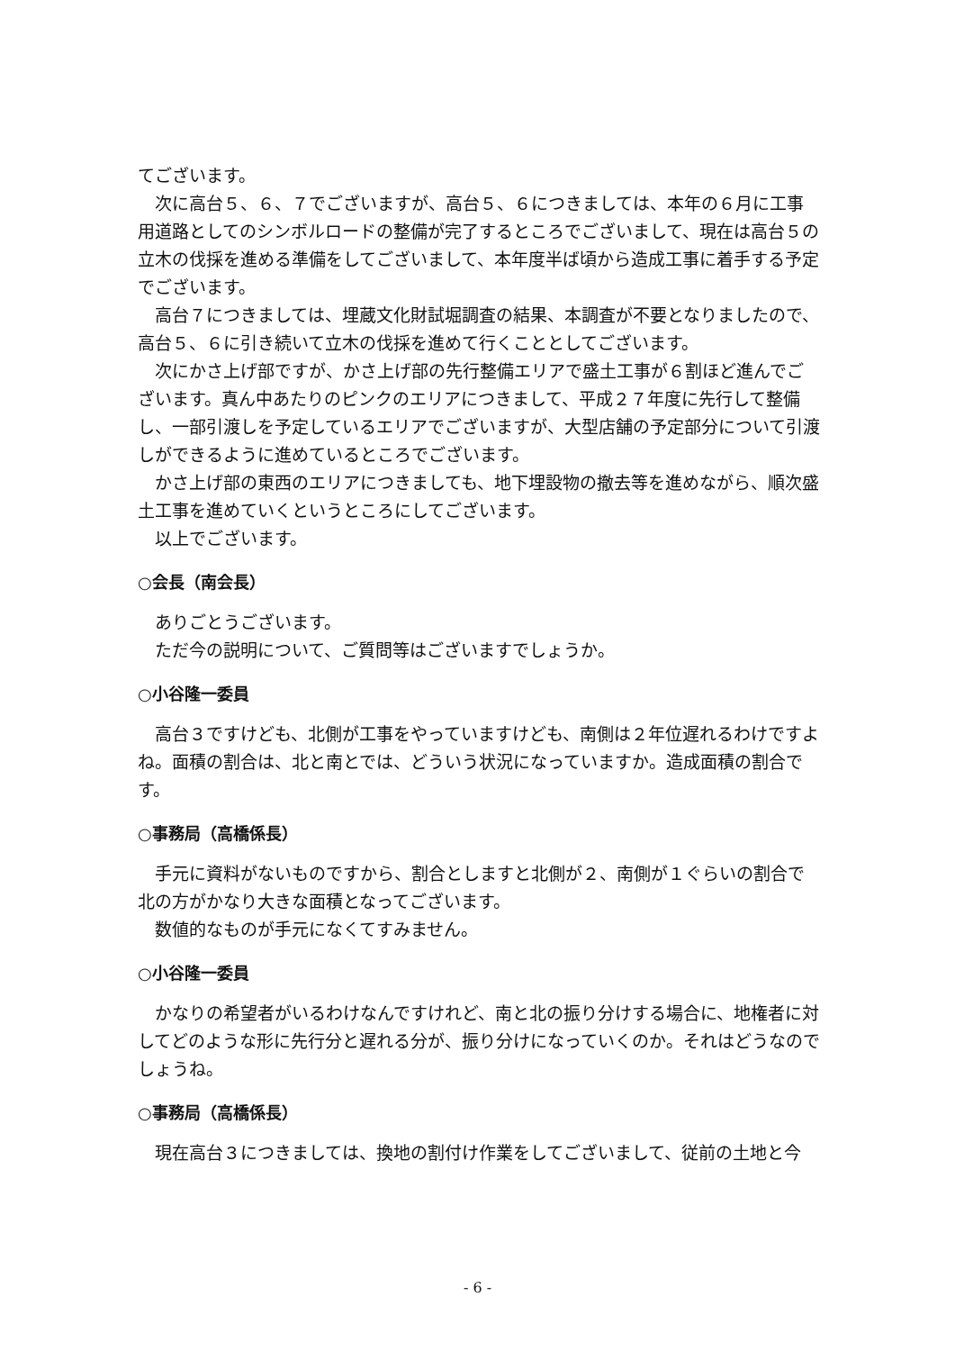てございます。
次に高台５、６、７でございますが、高台５、６につきましては、本年の６月に工事用道路としてのシンボルロードの整備が完了するところでございまして、現在は高台５の立木の伐採を進める準備をしてございまして、本年度半ば頃から造成工事に着手する予定でございます。
高台７につきましては、埋蔵文化財試堀調査の結果、本調査が不要となりましたので、高台５、６に引き続いて立木の伐採を進めて行くこととしてございます。
次にかさ上げ部ですが、かさ上げ部の先行整備エリアで盛土工事が６割ほど進んでございます。真ん中あたりのピンクのエリアにつきまして、平成２７年度に先行して整備し、一部引渡しを予定しているエリアでございますが、大型店舗の予定部分について引渡しができるように進めているところでございます。
かさ上げ部の東西のエリアにつきましても、地下埋設物の撤去等を進めながら、順次盛土工事を進めていくというところにしてございます。
以上でございます。
○会長（南会長）
ありごとうございます。
ただ今の説明について、ご質問等はございますでしょうか。
○小谷隆一委員
高台３ですけども、北側が工事をやっていますけども、南側は２年位遅れるわけですよね。面積の割合は、北と南とでは、どういう状況になっていますか。造成面積の割合です。
○事務局（高橋係長）
手元に資料がないものですから、割合としますと北側が２、南側が１ぐらいの割合で北の方がかなり大きな面積となってございます。
数値的なものが手元になくてすみません。
○小谷隆一委員
かなりの希望者がいるわけなんですけれど、南と北の振り分けする場合に、地権者に対してどのような形に先行分と遅れる分が、振り分けになっていくのか。それはどうなのでしょうね。
○事務局（高橋係長）
現在高台３につきましては、換地の割付け作業をしてございまして、従前の土地と今
- 6 -